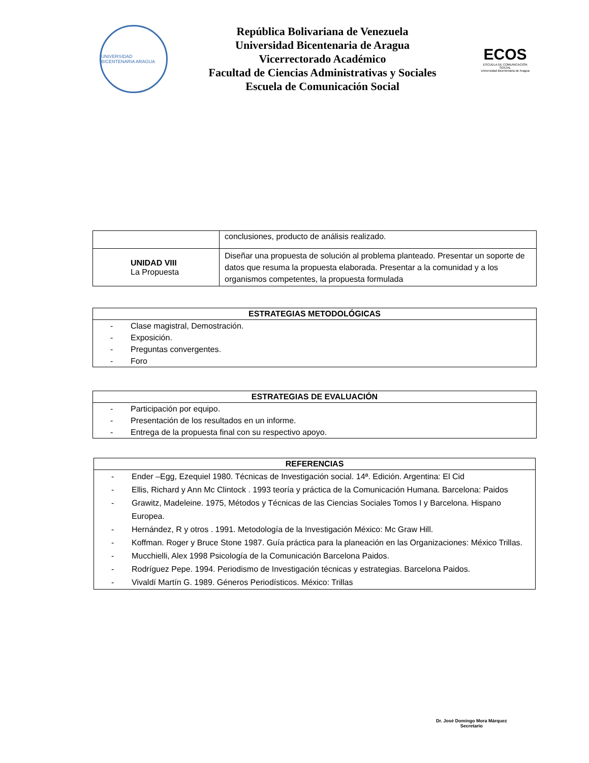UNIVERSIDAD BICENTENARIA ARAGUA
República Bolivariana de Venezuela
Universidad Bicentenaria de Aragua
Vicerrectorado Académico
Facultad de Ciencias Administrativas y Sociales
Escuela de Comunicación Social
ECOS
ESCUELA DE COMUNICACIÓN SOCIAL
Universidad Bicentenaria de Aragua
| | conclusiones, producto de análisis realizado. |
| UNIDAD VIII La Propuesta | Diseñar una propuesta de solución al problema planteado. Presentar un soporte de datos que resuma la propuesta elaborada. Presentar a la comunidad y a los organismos competentes, la propuesta formulada |
| ESTRATEGIAS METODOLÓGICAS |
| --- |
| - Clase magistral, Demostración. - Exposición. - Preguntas convergentes. - Foro |
| ESTRATEGIAS DE EVALUACIÓN |
| --- |
| - Participación por equipo. - Presentación de los resultados en un informe. - Entrega de la propuesta final con su respectivo apoyo. |
| REFERENCIAS |
| --- |
| - Ender –Egg, Ezequiel 1980. Técnicas de Investigación social. 14ª. Edición. Argentina: El Cid - Ellis, Richard y Ann Mc Clintock . 1993 teoría y práctica de la Comunicación Humana. Barcelona: Paidos - Grawitz, Madeleine. 1975, Métodos y Técnicas de las Ciencias Sociales Tomos I y Barcelona. Hispano Europea. - Hernández, R y otros . 1991. Metodología de la Investigación México: Mc Graw Hill. - Koffman. Roger y Bruce Stone 1987. Guía práctica para la planeación en las Organizaciones: México Trillas. - Mucchielli, Alex 1998 Psicología de la Comunicación Barcelona Paidos. - Rodríguez Pepe. 1994. Periodismo de Investigación técnicas y estrategias. Barcelona Paidos. - Vivaldí Martín G. 1989. Géneros Periodísticos. México: Trillas |
Dr. José Domingo Mora Márquez
Secretario